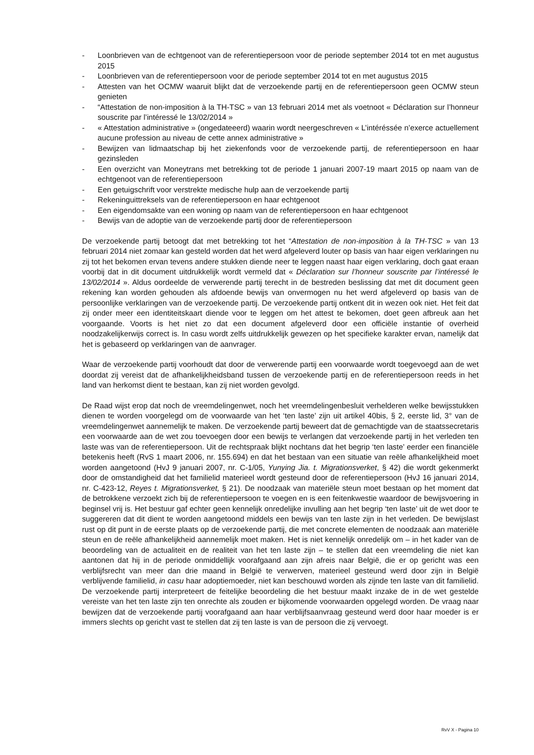- Loonbrieven van de echtgenoot van de referentiepersoon voor de periode september 2014 tot en met augustus 2015
- Loonbrieven van de referentiepersoon voor de periode september 2014 tot en met augustus 2015
- Attesten van het OCMW waaruit blijkt dat de verzoekende partij en de referentiepersoon geen OCMW steun genieten
- “Attestation de non-imposition à la TH-TSC » van 13 februari 2014 met als voetnoot « Déclaration sur l’honneur souscrite par l’intéressé le 13/02/2014 »
- « Attestation administrative » (ongedateeerd) waarin wordt neergeschreven « L’intéréssée n’exerce actuellement aucune profession au niveau de cette annex administrative »
- Bewijzen van lidmaatschap bij het ziekenfonds voor de verzoekende partij, de referentiepersoon en haar gezinsleden
- Een overzicht van Moneytrans met betrekking tot de periode 1 januari 2007-19 maart 2015 op naam van de echtgenoot van de referentiepersoon
- Een getuigschrift voor verstrekte medische hulp aan de verzoekende partij
- Rekeninguittreksels van de referentiepersoon en haar echtgenoot
- Een eigendomsakte van een woning op naam van de referentiepersoon en haar echtgenoot
- Bewijs van de adoptie van de verzoekende partij door de referentiepersoon
De verzoekende partij betoogt dat met betrekking tot het “Attestation de non-imposition à la TH-TSC » van 13 februari 2014 niet zomaar kan gesteld worden dat het werd afgeleverd louter op basis van haar eigen verklaringen nu zij tot het bekomen ervan tevens andere stukken diende neer te leggen naast haar eigen verklaring, doch gaat eraan voorbij dat in dit document uitdrukkelijk wordt vermeld dat « Déclaration sur l’honneur souscrite par l’intéressé le 13/02/2014 ». Aldus oordeelde de verwerende partij terecht in de bestreden beslissing dat met dit document geen rekening kan worden gehouden als afdoende bewijs van onvermogen nu het werd afgeleverd op basis van de persoonlijke verklaringen van de verzoekende partij. De verzoekende partij ontkent dit in wezen ook niet. Het feit dat zij onder meer een identiteitskaart diende voor te leggen om het attest te bekomen, doet geen afbreuk aan het voorgaande. Voorts is het niet zo dat een document afgeleverd door een officiële instantie of overheid noodzakelijkerwijs correct is. In casu wordt zelfs uitdrukkelijk gewezen op het specifieke karakter ervan, namelijk dat het is gebaseerd op verklaringen van de aanvrager.
Waar de verzoekende partij voorhoudt dat door de verwerende partij een voorwaarde wordt toegevoegd aan de wet doordat zij vereist dat de afhankelijkheidsband tussen de verzoekende partij en de referentiepersoon reeds in het land van herkomst dient te bestaan, kan zij niet worden gevolgd.
De Raad wijst erop dat noch de vreemdelingenwet, noch het vreemdelingenbesluit verhelderen welke bewijsstukken dienen te worden voorgelegd om de voorwaarde van het ‘ten laste’ zijn uit artikel 40bis, § 2, eerste lid, 3° van de vreemdelingenwet aannemelijk te maken. De verzoekende partij beweert dat de gemachtigde van de staatssecretaris een voorwaarde aan de wet zou toevoegen door een bewijs te verlangen dat verzoekende partij in het verleden ten laste was van de referentiepersoon. Uit de rechtspraak blijkt nochtans dat het begrip ‘ten laste’ eerder een financiële betekenis heeft (RvS 1 maart 2006, nr. 155.694) en dat het bestaan van een situatie van reële afhankelijkheid moet worden aangetoond (HvJ 9 januari 2007, nr. C-1/05, Yunying Jia. t. Migrationsverket, § 42) die wordt gekenmerkt door de omstandigheid dat het familielid materieel wordt gesteund door de referentiepersoon (HvJ 16 januari 2014, nr. C-423-12, Reyes t. Migrationsverket, § 21). De noodzaak van materiële steun moet bestaan op het moment dat de betrokkene verzoekt zich bij de referentiepersoon te voegen en is een feitenkwestie waardoor de bewijsvoering in beginsel vrij is. Het bestuur gaf echter geen kennelijk onredelijke invulling aan het begrip ‘ten laste’ uit de wet door te suggereren dat dit dient te worden aangetoond middels een bewijs van ten laste zijn in het verleden. De bewijslast rust op dit punt in de eerste plaats op de verzoekende partij, die met concrete elementen de noodzaak aan materiële steun en de reële afhankelijkheid aannemelijk moet maken. Het is niet kennelijk onredelijk om – in het kader van de beoordeling van de actualiteit en de realiteit van het ten laste zijn – te stellen dat een vreemdeling die niet kan aantonen dat hij in de periode onmiddellijk voorafgaand aan zijn afreis naar België, die er op gericht was een verblijfsrecht van meer dan drie maand in België te verwerven, materieel gesteund werd door zijn in België verblijvende familielid, in casu haar adoptiemoeder, niet kan beschouwd worden als zijnde ten laste van dit familielid. De verzoekende partij interpreteert de feitelijke beoordeling die het bestuur maakt inzake de in de wet gestelde vereiste van het ten laste zijn ten onrechte als zouden er bijkomende voorwaarden opgelegd worden. De vraag naar bewijzen dat de verzoekende partij voorafgaand aan haar verblijfsaanvraag gesteund werd door haar moeder is er immers slechts op gericht vast te stellen dat zij ten laste is van de persoon die zij vervoegt.
RvV X - Pagina 10